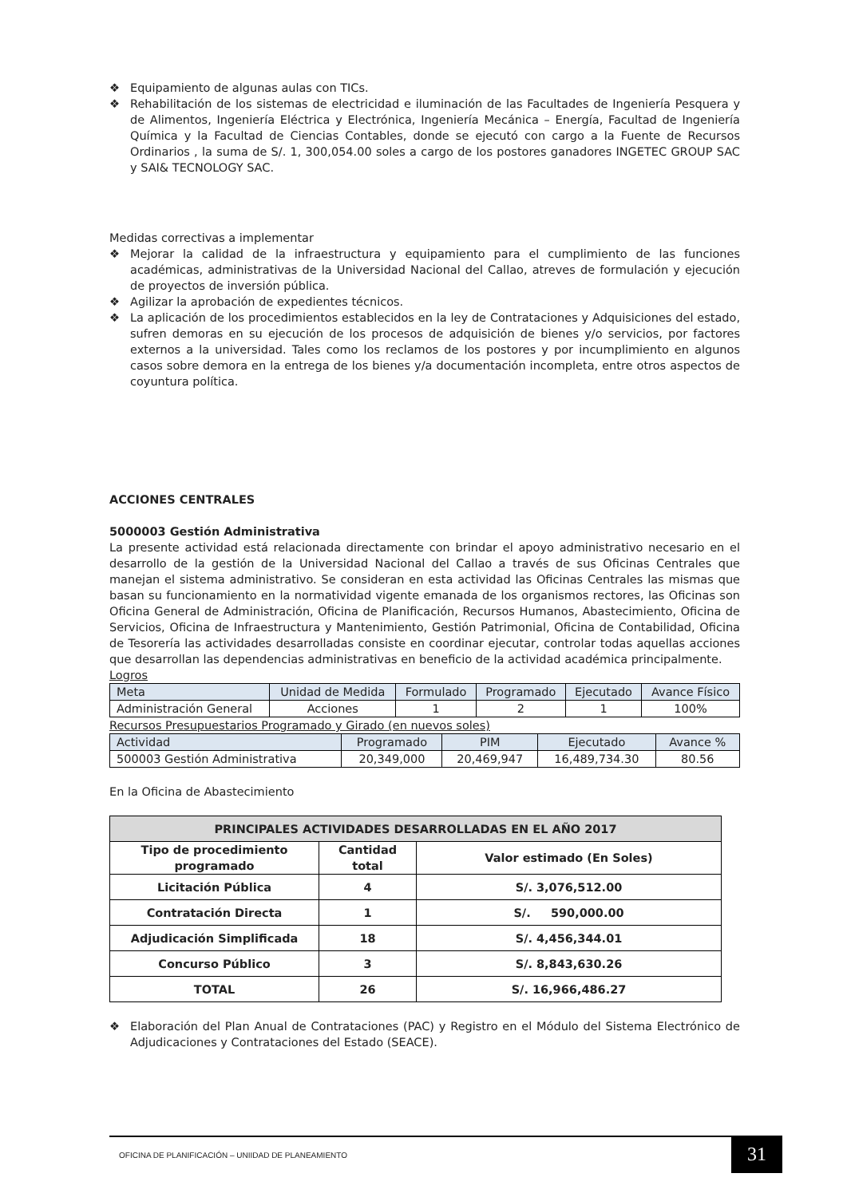❖ Equipamiento de algunas aulas con TICs.
❖ Rehabilitación de los sistemas de electricidad e iluminación de las Facultades de Ingeniería Pesquera y de Alimentos, Ingeniería Eléctrica y Electrónica, Ingeniería Mecánica – Energía, Facultad de Ingeniería Química y la Facultad de Ciencias Contables, donde se ejecutó con cargo a la Fuente de Recursos Ordinarios , la suma de S/. 1, 300,054.00 soles a cargo de los postores ganadores INGETEC GROUP SAC y SAI& TECNOLOGY SAC.
Medidas correctivas a implementar
❖ Mejorar la calidad de la infraestructura y equipamiento para el cumplimiento de las funciones académicas, administrativas de la Universidad Nacional del Callao, atreves de formulación y ejecución de proyectos de inversión pública.
❖ Agilizar la aprobación de expedientes técnicos.
❖ La aplicación de los procedimientos establecidos en la ley de Contrataciones y Adquisiciones del estado, sufren demoras en su ejecución de los procesos de adquisición de bienes y/o servicios, por factores externos a la universidad. Tales como los reclamos de los postores y por incumplimiento en algunos casos sobre demora en la entrega de los bienes y/a documentación incompleta, entre otros aspectos de coyuntura política.
ACCIONES CENTRALES
5000003 Gestión Administrativa
La presente actividad está relacionada directamente con brindar el apoyo administrativo necesario en el desarrollo de la gestión de la Universidad Nacional del Callao a través de sus Oficinas Centrales que manejan el sistema administrativo. Se consideran en esta actividad las Oficinas Centrales las mismas que basan su funcionamiento en la normatividad vigente emanada de los organismos rectores, las Oficinas son Oficina General de Administración, Oficina de Planificación, Recursos Humanos, Abastecimiento, Oficina de Servicios, Oficina de Infraestructura y Mantenimiento, Gestión Patrimonial, Oficina de Contabilidad, Oficina de Tesorería las actividades desarrolladas consiste en coordinar ejecutar, controlar todas aquellas acciones que desarrollan las dependencias administrativas en beneficio de la actividad académica principalmente.
Logros
| Meta | Unidad de Medida | Formulado | Programado | Ejecutado | Avance Físico |
| --- | --- | --- | --- | --- | --- |
| Administración General | Acciones | 1 | 2 | 1 | 100% |
Recursos Presupuestarios Programado y Girado (en nuevos soles)
| Actividad | Programado | PIM | Ejecutado | Avance % |
| --- | --- | --- | --- | --- |
| 500003 Gestión Administrativa | 20,349,000 | 20,469,947 | 16,489,734.30 | 80.56 |
En la Oficina de Abastecimiento
| PRINCIPALES ACTIVIDADES DESARROLLADAS EN EL AÑO 2017 | | |
| --- | --- | --- |
| Tipo de procedimiento programado | Cantidad total | Valor estimado (En Soles) |
| Licitación Pública | 4 | S/. 3,076,512.00 |
| Contratación Directa | 1 | S/. 590,000.00 |
| Adjudicación Simplificada | 18 | S/. 4,456,344.01 |
| Concurso Público | 3 | S/. 8,843,630.26 |
| TOTAL | 26 | S/. 16,966,486.27 |
❖ Elaboración del Plan Anual de Contrataciones (PAC) y Registro en el Módulo del Sistema Electrónico de Adjudicaciones y Contrataciones del Estado (SEACE).
OFICINA DE PLANIFICACIÓN – UNIIDAD DE PLANEAMIENTO
31